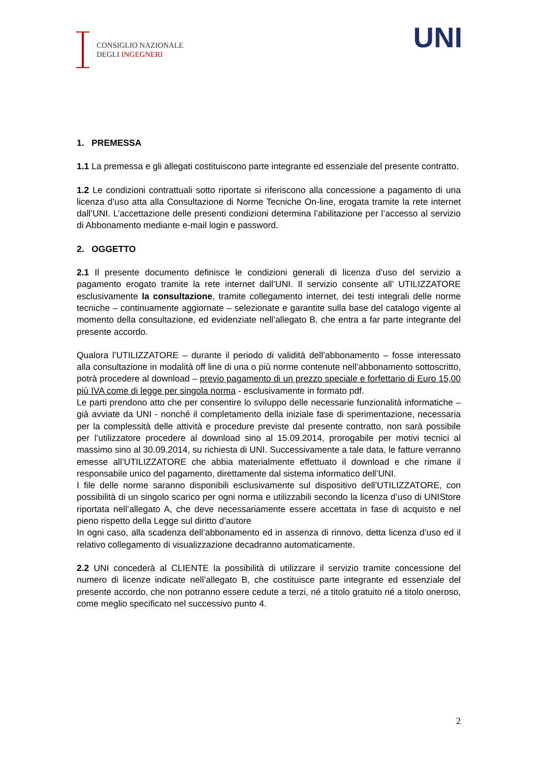CONSIGLIO NAZIONALE
DEGLI INGEGNERI
UNI
1. PREMESSA
1.1 La premessa e gli allegati costituiscono parte integrante ed essenziale del presente contratto.
1.2 Le condizioni contrattuali sotto riportate si riferiscono alla concessione a pagamento di una licenza d’uso atta alla Consultazione di Norme Tecniche On-line, erogata tramite la rete internet dall’UNI. L’accettazione delle presenti condizioni determina l’abilitazione per l’accesso al servizio di Abbonamento mediante e-mail login e password.
2. OGGETTO
2.1 Il presente documento definisce le condizioni generali di licenza d’uso del servizio a pagamento erogato tramite la rete internet dall’UNI. Il servizio consente all’ UTILIZZATORE esclusivamente la consultazione, tramite collegamento internet, dei testi integrali delle norme tecniche – continuamente aggiornate – selezionate e garantite sulla base del catalogo vigente al momento della consultazione, ed evidenziate nell’allegato B, che entra a far parte integrante del presente accordo.
Qualora l’UTILIZZATORE – durante il periodo di validità dell’abbonamento – fosse interessato alla consultazione in modalità off line di una o più norme contenute nell’abbonamento sottoscritto, potrà procedere al download – previo pagamento di un prezzo speciale e forfettario di Euro 15,00 più IVA come di legge per singola norma - esclusivamente in formato pdf.
Le parti prendono atto che per consentire lo sviluppo delle necessarie funzionalità informatiche – già avviate da UNI - nonché il completamento della iniziale fase di sperimentazione, necessaria per la complessità delle attività e procedure previste dal presente contratto, non sarà possibile per l’utilizzatore procedere al download sino al 15.09.2014, prorogabile per motivi tecnici al massimo sino al 30.09.2014, su richiesta di UNI. Successivamente a tale data, le fatture verranno emesse all’UTILIZZATORE che abbia materialmente effettuato il download e che rimane il responsabile unico del pagamento, direttamente dal sistema informatico dell’UNI.
I file delle norme saranno disponibili esclusivamente sul dispositivo dell’UTILIZZATORE, con possibilità di un singolo scarico per ogni norma e utilizzabili secondo la licenza d’uso di UNIStore riportata nell’allegato A, che deve necessariamente essere accettata in fase di acquisto e nel pieno rispetto della Legge sul diritto d’autore
In ogni caso, alla scadenza dell’abbonamento ed in assenza di rinnovo, detta licenza d’uso ed il relativo collegamento di visualizzazione decadranno automaticamente.
2.2 UNI concederà al CLIENTE la possibilità di utilizzare il servizio tramite concessione del numero di licenze indicate nell’allegato B, che costituisce parte integrante ed essenziale del presente accordo, che non potranno essere cedute a terzi, né a titolo gratuito né a titolo oneroso, come meglio specificato nel successivo punto 4.
2